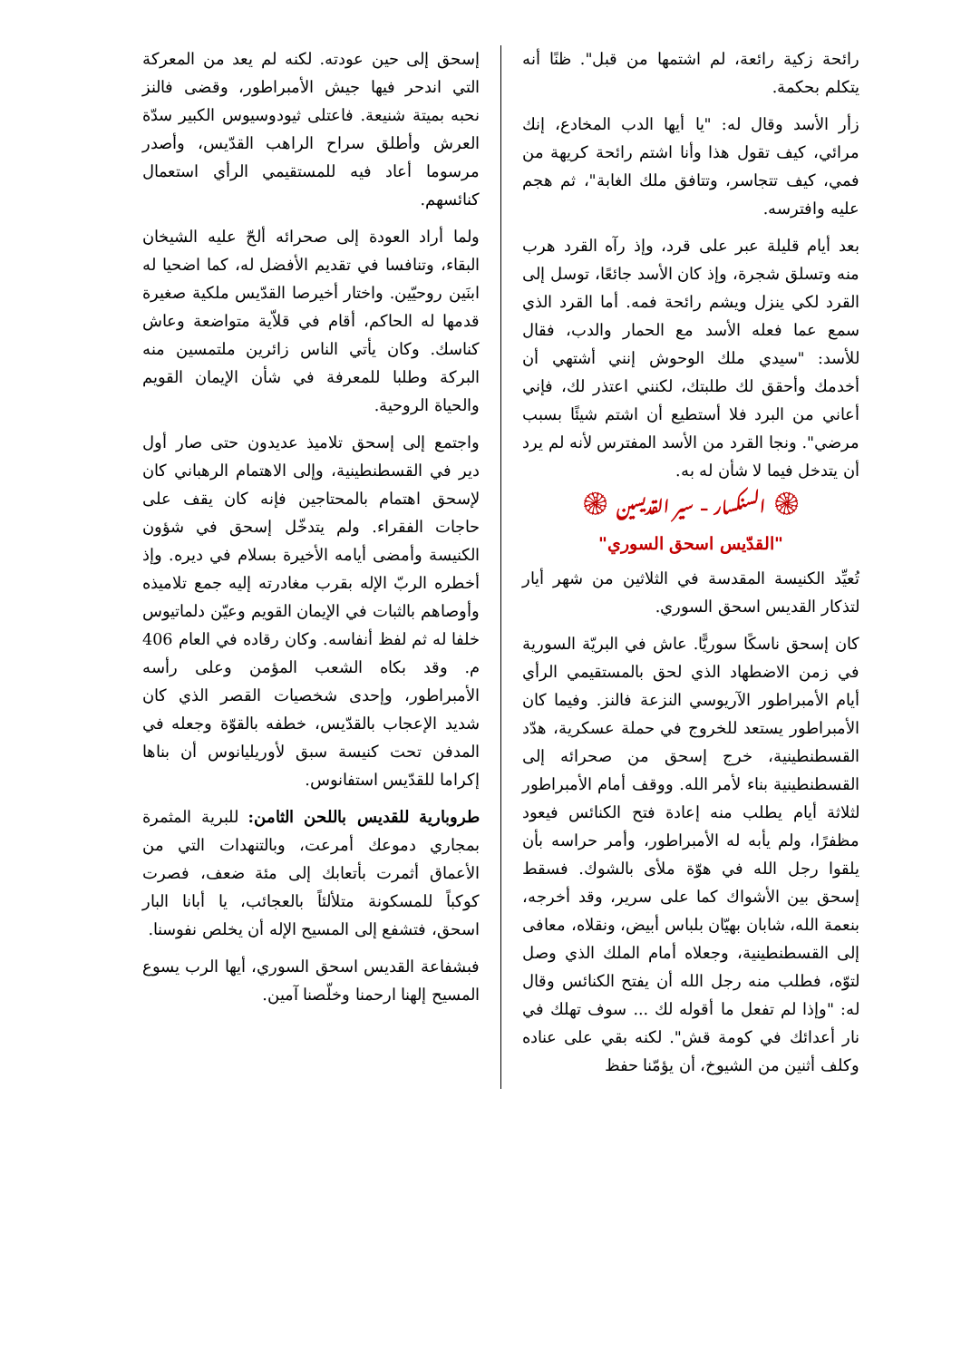رائحة زكية رائعة، لم اشتمها من قبل". ظنًا أنه يتكلم بحكمة.
زأر الأسد وقال له: "يا أيها الدب المخادع، إنك مرائي، كيف تقول هذا وأنا اشتم رائحة كريهة من فمي، كيف تتجاسر، وتتافق ملك الغابة"، ثم هجم عليه وافترسه.
بعد أيام قليلة عبر على قرد، وإذ رآه القرد هرب منه وتسلق شجرة، وإذ كان الأسد جائعًا، توسل إلى القرد لكي ينزل ويشم رائحة فمه. أما القرد الذي سمع عما فعله الأسد مع الحمار والدب، فقال للأسد: "سيدي ملك الوحوش إنني أشتهي أن أخدمك وأحقق لك طلبتك، لكنني اعتذر لك، فإني أعاني من البرد فلا أستطيع أن اشتم شيئًا بسبب مرضي". ونجا القرد من الأسد المفترس لأنه لم يرد أن يتدخل فيما لا شأن له به.
۞ السنكسار – سير القديسين ۞
"القدّيس اسحق السوري"
تُعيِّد الكنيسة المقدسة في الثلاثين من شهر أيار لتذكار القديس اسحق السوري.
كان إسحق ناسكًا سوريًّا. عاش في البريّة السورية في زمن الاضطهاد الذي لحق بالمستقيمي الرأي أيام الأمبراطور الآريوسي النزعة فالنز. وفيما كان الأمبراطور يستعد للخروج في حملة عسكرية، هدّد القسطنطينية، خرج إسحق من صحرائه إلى القسطنطينية بناء لأمر الله. ووقف أمام الأمبراطور لثلاثة أيام يطلب منه إعادة فتح الكنائس فيعود مظفرًا، ولم يأبه له الأمبراطور، وأمر حراسه بأن يلقوا رجل الله في هوّة ملأى بالشوك. فسقط إسحق بين الأشواك كما على سرير، وقد أخرجه، بنعمة الله، شابان بهيّان بلباس أبيض، ونقلاه، معافى إلى القسطنطينية، وجعلاه أمام الملك الذي وصل لتوّه، فطلب منه رجل الله أن يفتح الكنائس وقال له: "وإذا لم تفعل ما أقوله لك ... سوف تهلك في نار أعدائك في كومة قش". لكنه بقي على عناده وكلف أثنين من الشيوخ، أن يؤمّنا حفظ
إسحق إلى حين عودته. لكنه لم يعد من المعركة التي اندحر فيها جيش الأمبراطور، وقضى فالنز نحبه بميتة شنيعة. فاعتلى ثيودوسيوس الكبير سدّة العرش وأطلق سراح الراهب القدّيس، وأصدر مرسوما أعاد فيه للمستقيمي الرأي استعمال كنائسهم.
ولما أراد العودة إلى صحرائه ألحّ عليه الشيخان البقاء، وتنافسا في تقديم الأفضل له، كما اضحيا له ابنَين روحيّين. واختار أخيرصا القدّيس ملكية صغيرة قدمها له الحاكم، أقام في قلاّية متواضعة وعاش كناسك. وكان يأتي الناس زائرين ملتمسين منه البركة وطلبا للمعرفة في شأن الإيمان القويم والحياة الروحية.
واجتمع إلى إسحق تلاميذ عديدون حتى صار أول دير في القسطنطينية، وإلى الاهتمام الرهباني كان لإسحق اهتمام بالمحتاجين فإنه كان يقف على حاجات الفقراء. ولم يتدخّل إسحق في شؤون الكنيسة وأمضى أيامه الأخيرة بسلام في ديره. وإذ أخطره الربّ الإله بقرب مغادرته إليه جمع تلاميذه وأوصاهم بالثبات في الإيمان القويم وعيّن دلماتيوس خلفا له ثم لفظ أنفاسه. وكان رقاده في العام 406 م. وقد بكاه الشعب المؤمن وعلى رأسه الأمبراطور، وإحدى شخصيات القصر الذي كان شديد الإعجاب بالقدّيس، خطفه بالقوّة وجعله في المدفن تحت كنيسة سبق لأوريليانوس أن بناها إكراما للقدّيس استفانوس.
طروبارية للقديس باللحن الثامن: للبرية المثمرة بمجاري دموعك أمرعت، وبالتنهدات التي من الأعماق أثمرت بأتعابك إلى مئة ضعف، فصرت كوكباً للمسكونة متلألئاً بالعجائب، يا أبانا البار اسحق، فتشفع إلى المسيح الإله أن يخلص نفوسنا.
فبشفاعة القديس اسحق السوري، أيها الرب يسوع المسيح إلهنا ارحمنا وخلّصنا آمين.